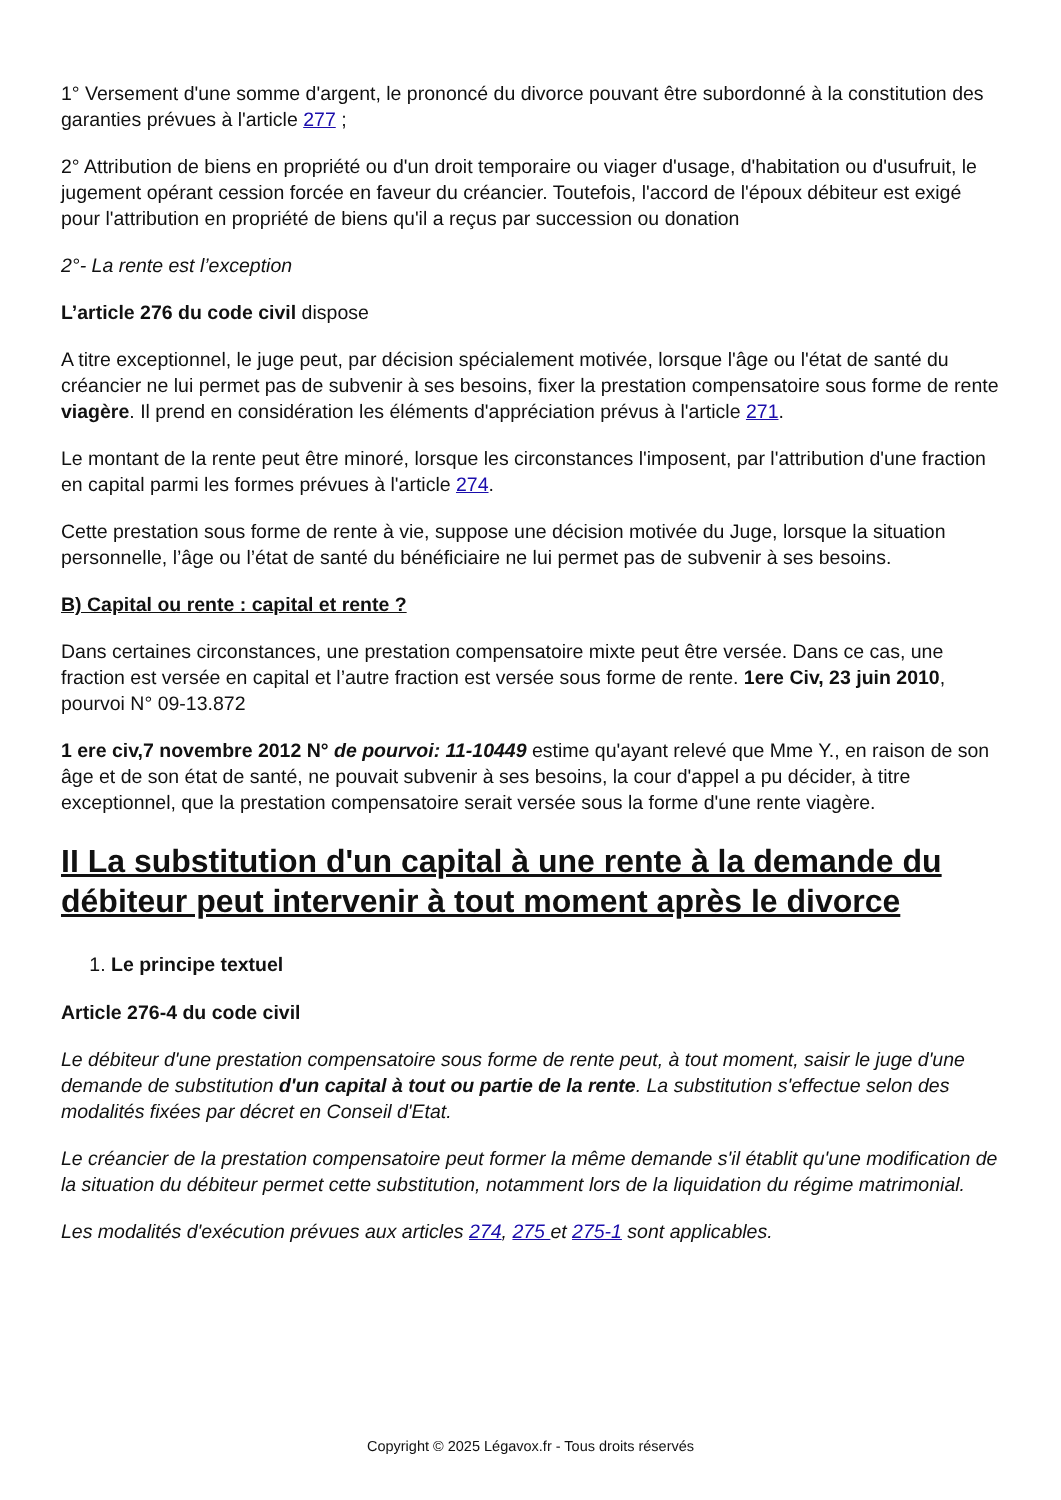1° Versement d'une somme d'argent, le prononcé du divorce pouvant être subordonné à la constitution des garanties prévues à l'article 277 ;
2° Attribution de biens en propriété ou d'un droit temporaire ou viager d'usage, d'habitation ou d'usufruit, le jugement opérant cession forcée en faveur du créancier. Toutefois, l'accord de l'époux débiteur est exigé pour l'attribution en propriété de biens qu'il a reçus par succession ou donation
2°- La rente est l’exception
L’article 276 du code civil dispose
A titre exceptionnel, le juge peut, par décision spécialement motivée, lorsque l'âge ou l'état de santé du créancier ne lui permet pas de subvenir à ses besoins, fixer la prestation compensatoire sous forme de rente viagère. Il prend en considération les éléments d'appréciation prévus à l'article 271.
Le montant de la rente peut être minoré, lorsque les circonstances l'imposent, par l'attribution d'une fraction en capital parmi les formes prévues à l'article 274.
Cette prestation sous forme de rente à vie, suppose une décision motivée du Juge, lorsque la situation personnelle, l’âge ou l’état de santé du bénéficiaire ne lui permet pas de subvenir à ses besoins.
B) Capital ou rente : capital et rente ?
Dans certaines circonstances, une prestation compensatoire mixte peut être versée. Dans ce cas, une fraction est versée en capital et l’autre fraction est versée sous forme de rente. 1ere Civ, 23 juin 2010, pourvoi N° 09-13.872
1 ere civ,7 novembre 2012 N° de pourvoi: 11-10449 estime qu'ayant relevé que Mme Y., en raison de son âge et de son état de santé, ne pouvait subvenir à ses besoins, la cour d'appel a pu décider, à titre exceptionnel, que la prestation compensatoire serait versée sous la forme d'une rente viagère.
II La substitution d'un capital à une rente à la demande du débiteur peut intervenir à tout moment après le divorce
1. Le principe textuel
Article 276-4 du code civil
Le débiteur d'une prestation compensatoire sous forme de rente peut, à tout moment, saisir le juge d'une demande de substitution d'un capital à tout ou partie de la rente. La substitution s'effectue selon des modalités fixées par décret en Conseil d'Etat.
Le créancier de la prestation compensatoire peut former la même demande s'il établit qu'une modification de la situation du débiteur permet cette substitution, notamment lors de la liquidation du régime matrimonial.
Les modalités d'exécution prévues aux articles 274, 275 et 275-1 sont applicables.
Copyright © 2025 Légavox.fr - Tous droits réservés